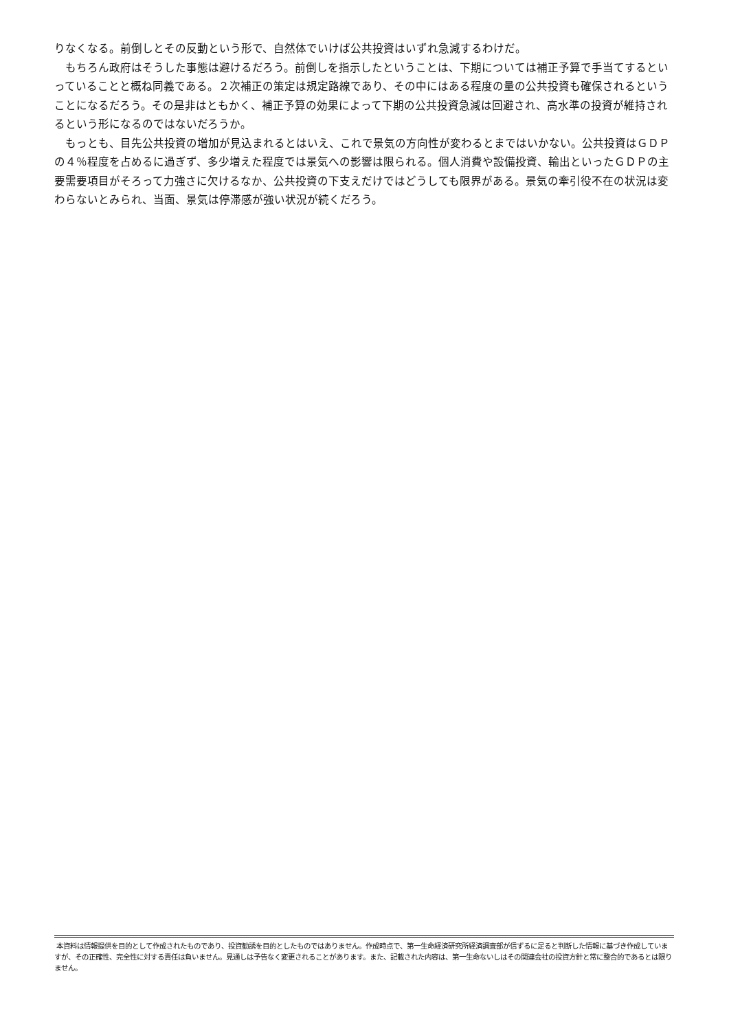りなくなる。前倒しとその反動という形で、自然体でいけば公共投資はいずれ急減するわけだ。
もちろん政府はそうした事態は避けるだろう。前倒しを指示したということは、下期については補正予算で手当てするといっていることと概ね同義である。２次補正の策定は規定路線であり、その中にはある程度の量の公共投資も確保されるということになるだろう。その是非はともかく、補正予算の効果によって下期の公共投資急減は回避され、高水準の投資が維持されるという形になるのではないだろうか。
もっとも、目先公共投資の増加が見込まれるとはいえ、これで景気の方向性が変わるとまではいかない。公共投資はＧＤＰの４％程度を占めるに過ぎず、多少増えた程度では景気への影響は限られる。個人消費や設備投資、輸出といったＧＤＰの主要需要項目がそろって力強さに欠けるなか、公共投資の下支えだけではどうしても限界がある。景気の牽引役不在の状況は変わらないとみられ、当面、景気は停滞感が強い状況が続くだろう。
本資料は情報提供を目的として作成されたものであり、投資勧誘を目的としたものではありません。作成時点で、第一生命経済研究所経済調査部が信ずるに足ると判断した情報に基づき作成していますが、その正確性、完全性に対する責任は負いません。見通しは予告なく変更されることがあります。また、記載された内容は、第一生命ないしはその関連会社の投資方針と常に整合的であるとは限りません。